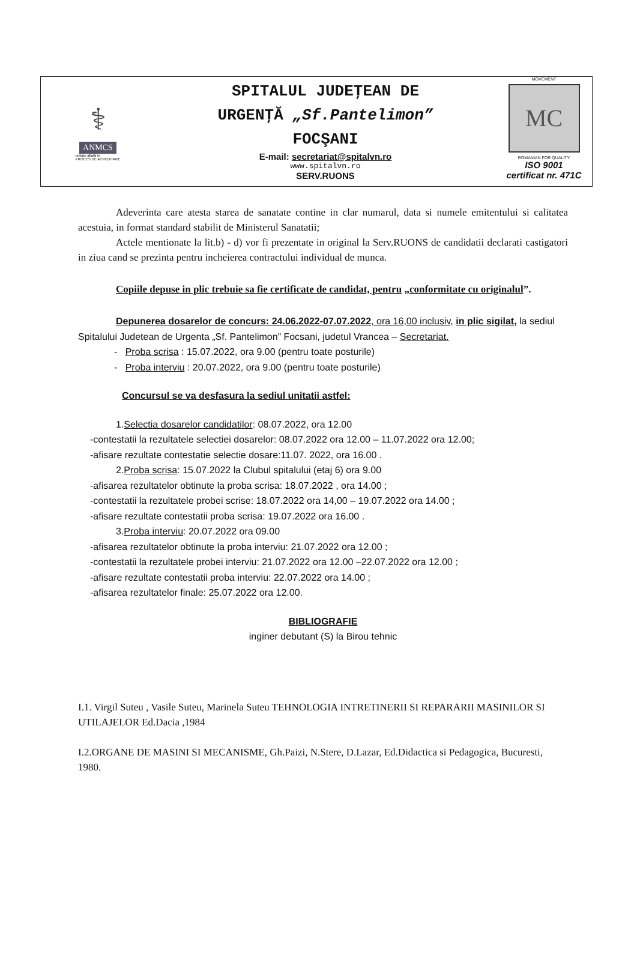⚕
ANMCS
unitate aflată în
PROCES DE ACREDITARE
SPITALUL JUDEŢEAN DE
URGENŢĂ „Sf.Pantelimon”
FOCŞANI
E-mail: secretariat@spitalvn.ro
www.spitalvn.ro
SERV.RUONS
MOVEMENT
MC
ROMANIAN FOR QUALITY
ISO 9001
certificat nr. 471C
Adeverinta care atesta starea de sanatate contine in clar numarul, data si numele emitentului si calitatea acestuia, in format standard stabilit de Ministerul Sanatatii;
Actele mentionate la lit.b) - d) vor fi prezentate in original la Serv.RUONS de candidatii declarati castigatori in ziua cand se prezinta pentru incheierea contractului individual de munca.
Copiile depuse in plic trebuie sa fie certificate de candidat, pentru „conformitate cu originalul”.
Depunerea dosarelor de concurs: 24.06.2022-07.07.2022, ora 16,00 inclusiv, in plic sigilat, la sediul Spitalului Judetean de Urgenta „Sf. Pantelimon” Focsani, judetul Vrancea – Secretariat.
- Proba scrisa : 15.07.2022, ora 9.00 (pentru toate posturile)
- Proba interviu : 20.07.2022, ora 9.00 (pentru toate posturile)
Concursul se va desfasura la sediul unitatii astfel:
1.Selectia dosarelor candidatilor: 08.07.2022, ora 12.00
-contestatii la rezultatele selectiei dosarelor: 08.07.2022 ora 12.00 – 11.07.2022 ora 12.00;
-afisare rezultate contestatie selectie dosare:11.07. 2022, ora 16.00 .
2.Proba scrisa: 15.07.2022 la Clubul spitalului (etaj 6) ora 9.00
-afisarea rezultatelor obtinute la proba scrisa: 18.07.2022 , ora 14.00 ;
-contestatii la rezultatele probei scrise: 18.07.2022 ora 14,00 – 19.07.2022 ora 14.00 ;
-afisare rezultate contestatii proba scrisa: 19.07.2022 ora 16.00 .
3.Proba interviu: 20.07.2022 ora 09.00
-afisarea rezultatelor obtinute la proba interviu: 21.07.2022 ora 12.00 ;
-contestatii la rezultatele probei interviu: 21.07.2022 ora 12.00 –22.07.2022 ora 12.00 ;
-afisare rezultate contestatii proba interviu: 22.07.2022 ora 14.00 ;
-afisarea rezultatelor finale: 25.07.2022 ora 12.00.
BIBLIOGRAFIE
inginer debutant (S) la Birou tehnic
I.1. Virgil Suteu , Vasile Suteu, Marinela Suteu TEHNOLOGIA INTRETINERII SI REPARARII MASINILOR SI UTILAJELOR Ed.Dacia ,1984
I.2.ORGANE DE MASINI SI MECANISME, Gh.Paizi, N.Stere, D.Lazar, Ed.Didactica si Pedagogica, Bucuresti, 1980.